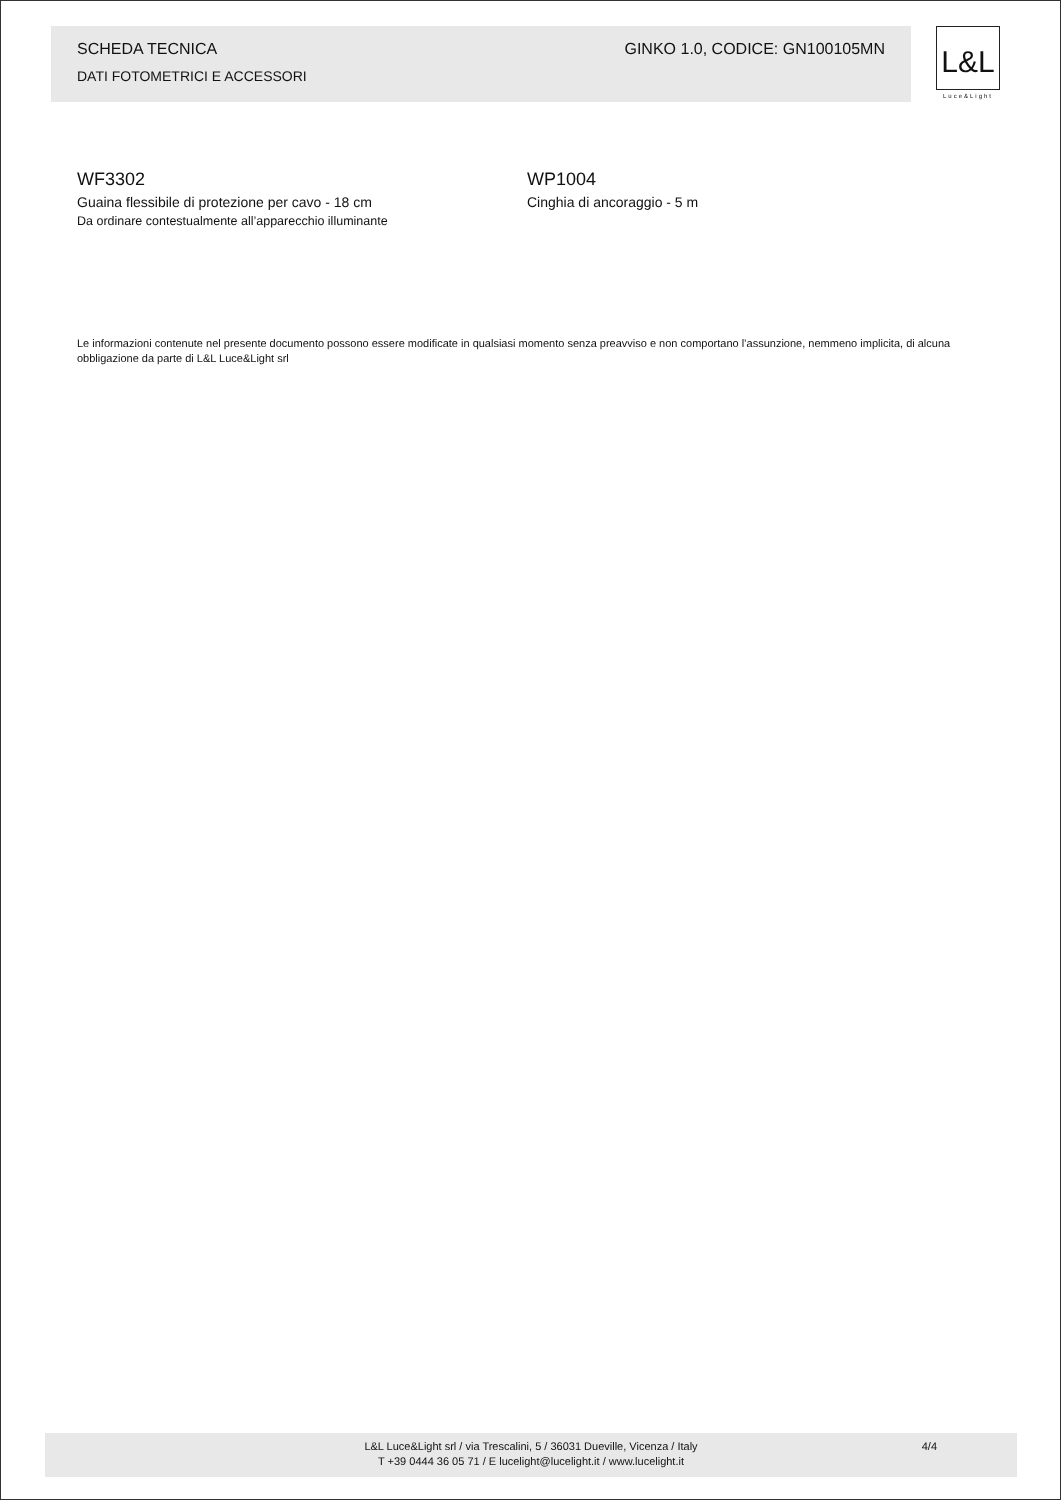SCHEDA TECNICA GINKO 1.0, CODICE: GN100105MN
DATI FOTOMETRICI E ACCESSORI
L&L
Luce&Light
WF3302
Guaina flessibile di protezione per cavo - 18 cm
Da ordinare contestualmente all’apparecchio illuminante
WP1004
Cinghia di ancoraggio - 5 m
Le informazioni contenute nel presente documento possono essere modificate in qualsiasi momento senza preavviso e non comportano l’assunzione, nemmeno implicita, di alcuna obbligazione da parte di L&L Luce&Light srl
L&L Luce&Light srl / via Trescalini, 5 / 36031 Dueville, Vicenza / Italy
T +39 0444 36 05 71 / E lucelight@lucelight.it / www.lucelight.it
4/4